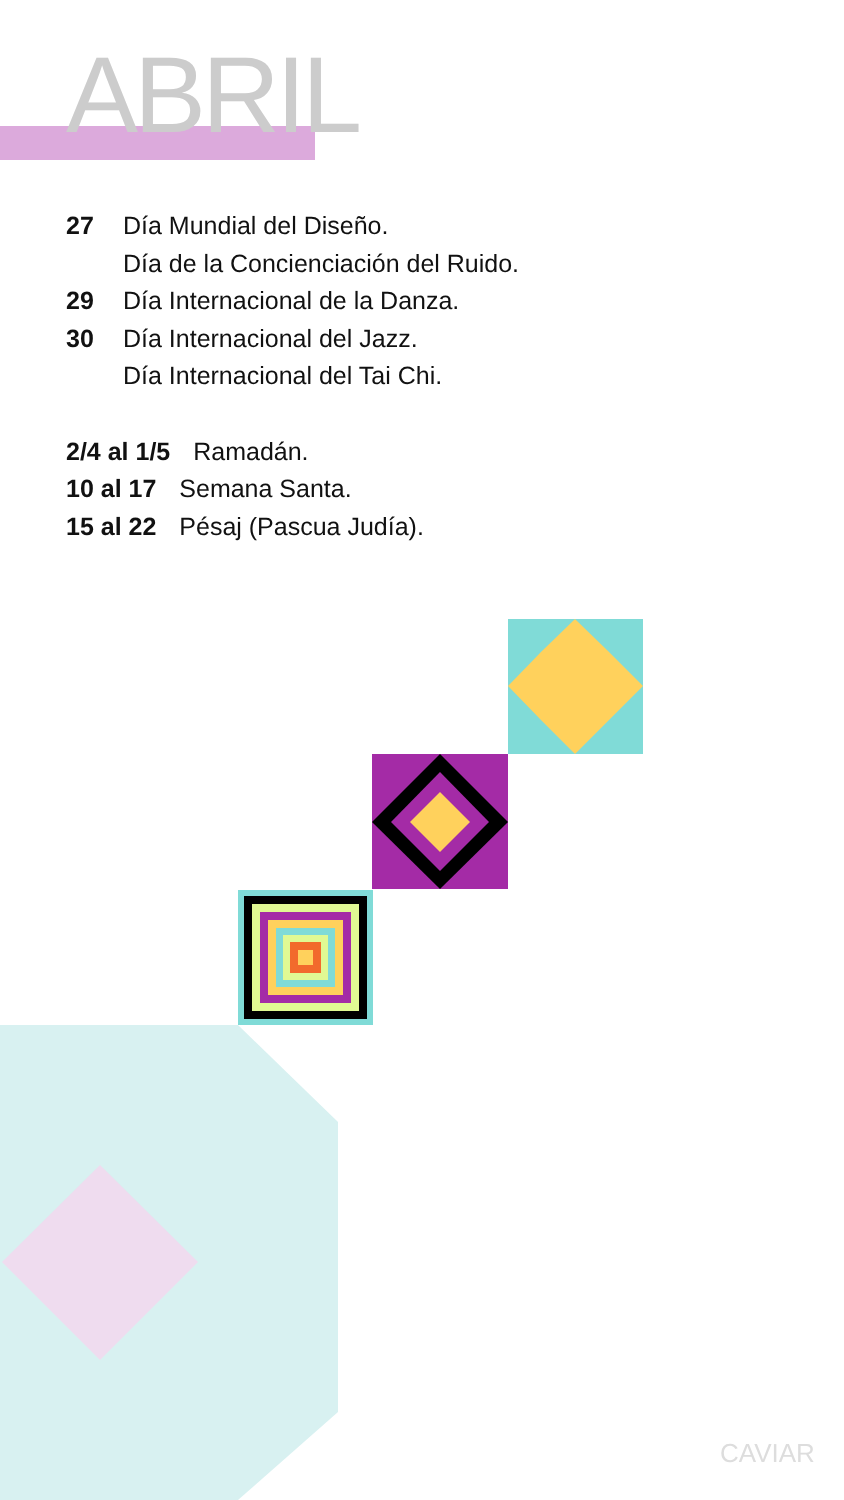ABRIL
27 Día Mundial del Diseño.
Día de la Concienciación del Ruido.
29 Día Internacional de la Danza.
30 Día Internacional del Jazz.
Día Internacional del Tai Chi.
2/4 al 1/5 Ramadán.
10 al 17 Semana Santa.
15 al 22 Pésaj (Pascua Judía).
CAVIAR